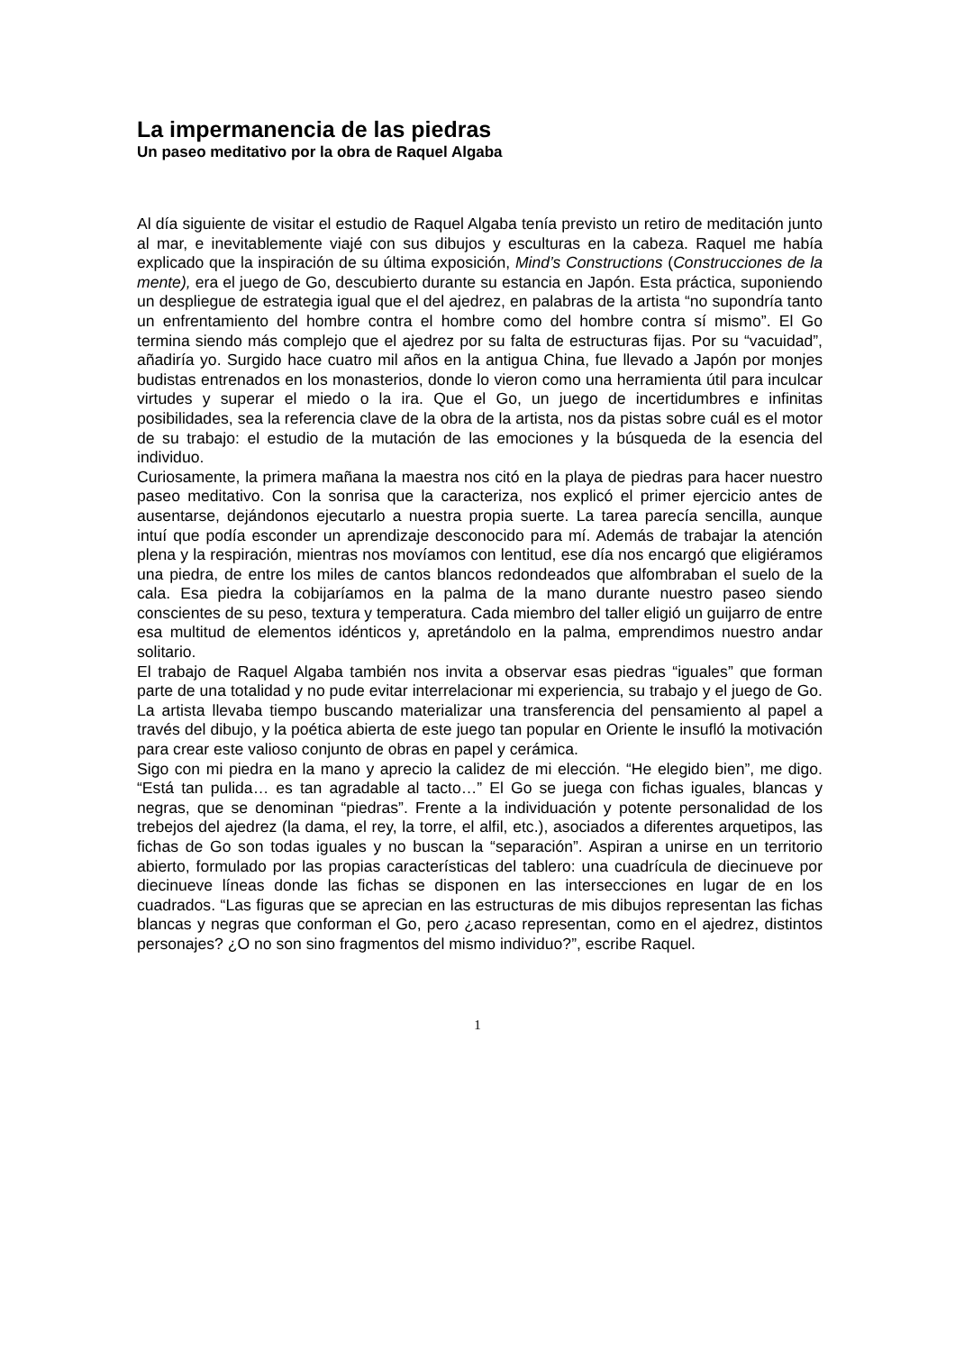La impermanencia de las piedras
Un paseo meditativo por la obra de Raquel Algaba
Al día siguiente de visitar el estudio de Raquel Algaba tenía previsto un retiro de meditación junto al mar, e inevitablemente viajé con sus dibujos y esculturas en la cabeza. Raquel me había explicado que la inspiración de su última exposición, Mind’s Constructions (Construcciones de la mente), era el juego de Go, descubierto durante su estancia en Japón. Esta práctica, suponiendo un despliegue de estrategia igual que el del ajedrez, en palabras de la artista “no supondría tanto un enfrentamiento del hombre contra el hombre como del hombre contra sí mismo”. El Go termina siendo más complejo que el ajedrez por su falta de estructuras fijas. Por su “vacuidad”, añadiría yo. Surgido hace cuatro mil años en la antigua China, fue llevado a Japón por monjes budistas entrenados en los monasterios, donde lo vieron como una herramienta útil para inculcar virtudes y superar el miedo o la ira. Que el Go, un juego de incertidumbres e infinitas posibilidades, sea la referencia clave de la obra de la artista, nos da pistas sobre cuál es el motor de su trabajo: el estudio de la mutación de las emociones y la búsqueda de la esencia del individuo.
Curiosamente, la primera mañana la maestra nos citó en la playa de piedras para hacer nuestro paseo meditativo. Con la sonrisa que la caracteriza, nos explicó el primer ejercicio antes de ausentarse, dejándonos ejecutarlo a nuestra propia suerte. La tarea parecía sencilla, aunque intuí que podía esconder un aprendizaje desconocido para mí. Además de trabajar la atención plena y la respiración, mientras nos movíamos con lentitud, ese día nos encargó que eligiéramos una piedra, de entre los miles de cantos blancos redondeados que alfombraban el suelo de la cala. Esa piedra la cobijaríamos en la palma de la mano durante nuestro paseo siendo conscientes de su peso, textura y temperatura. Cada miembro del taller eligió un guijarro de entre esa multitud de elementos idénticos y, apretándolo en la palma, emprendimos nuestro andar solitario.
El trabajo de Raquel Algaba también nos invita a observar esas piedras “iguales” que forman parte de una totalidad y no pude evitar interrelacionar mi experiencia, su trabajo y el juego de Go. La artista llevaba tiempo buscando materializar una transferencia del pensamiento al papel a través del dibujo, y la poética abierta de este juego tan popular en Oriente le insufló la motivación para crear este valioso conjunto de obras en papel y cerámica.
Sigo con mi piedra en la mano y aprecio la calidez de mi elección. “He elegido bien”, me digo. “Está tan pulida… es tan agradable al tacto…” El Go se juega con fichas iguales, blancas y negras, que se denominan “piedras”. Frente a la individuación y potente personalidad de los trebejos del ajedrez (la dama, el rey, la torre, el alfil, etc.), asociados a diferentes arquetipos, las fichas de Go son todas iguales y no buscan la “separación”. Aspiran a unirse en un territorio abierto, formulado por las propias características del tablero: una cuadrícula de diecinueve por diecinueve líneas donde las fichas se disponen en las intersecciones en lugar de en los cuadrados. “Las figuras que se aprecian en las estructuras de mis dibujos representan las fichas blancas y negras que conforman el Go, pero ¿acaso representan, como en el ajedrez, distintos personajes? ¿O no son sino fragmentos del mismo individuo?”, escribe Raquel.
1